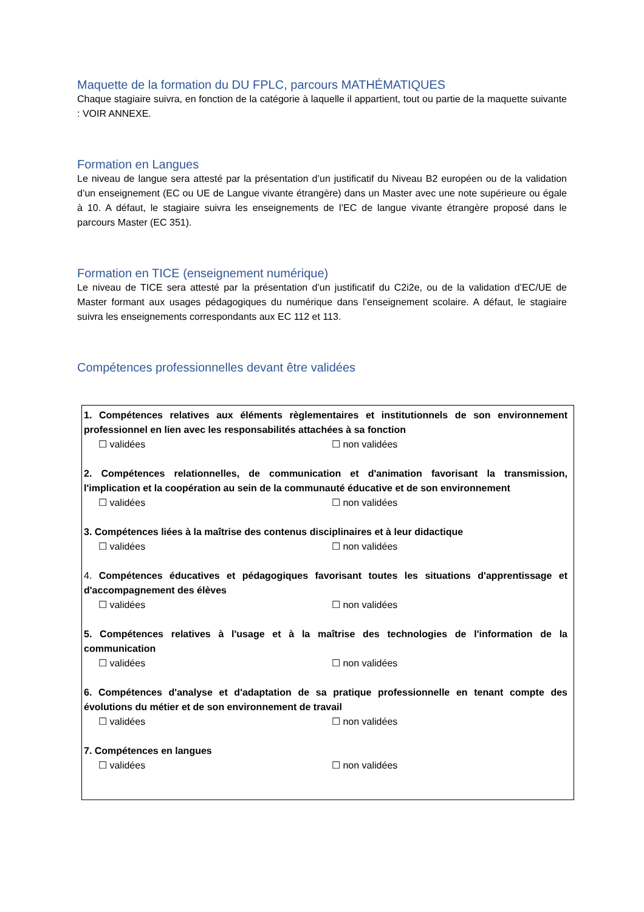Maquette de la formation du DU FPLC, parcours MATHÉMATIQUES
Chaque stagiaire suivra, en fonction de la catégorie à laquelle il appartient, tout ou partie de la maquette suivante : VOIR ANNEXE.
Formation en Langues
Le niveau de langue sera attesté par la présentation d’un justificatif du Niveau B2 européen ou de la validation d’un enseignement (EC ou UE de Langue vivante étrangère) dans un Master avec une note supérieure ou égale à 10. A défaut, le stagiaire suivra les enseignements de l’EC de langue vivante étrangère proposé dans le parcours Master (EC 351).
Formation en TICE (enseignement numérique)
Le niveau de TICE sera attesté par la présentation d’un justificatif du C2i2e, ou de la validation d’EC/UE de Master formant aux usages pédagogiques du numérique dans l’enseignement scolaire. A défaut, le stagiaire suivra les enseignements correspondants aux EC 112 et 113.
Compétences professionnelles devant être validées
1. Compétences relatives aux éléments règlementaires et institutionnels de son environnement professionnel en lien avec les responsabilités attachées à sa fonction
☐ validées ☐ non validées
2. Compétences relationnelles, de communication et d'animation favorisant la transmission, l'implication et la coopération au sein de la communauté éducative et de son environnement
☐ validées ☐ non validées
3. Compétences liées à la maîtrise des contenus disciplinaires et à leur didactique
☐ validées ☐ non validées
4. Compétences éducatives et pédagogiques favorisant toutes les situations d'apprentissage et d'accompagnement des élèves
☐ validées ☐ non validées
5. Compétences relatives à l'usage et à la maîtrise des technologies de l'information de la communication
☐ validées ☐ non validées
6. Compétences d'analyse et d'adaptation de sa pratique professionnelle en tenant compte des évolutions du métier et de son environnement de travail
☐ validées ☐ non validées
7. Compétences en langues
☐ validées ☐ non validées